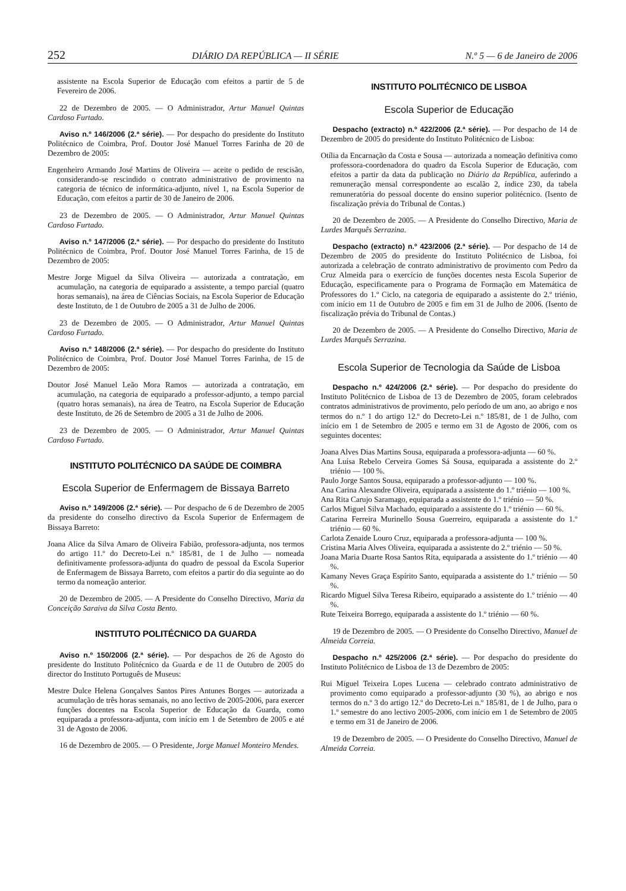252 DIÁRIO DA REPÚBLICA — II SÉRIE N.º 5 — 6 de Janeiro de 2006
assistente na Escola Superior de Educação com efeitos a partir de 5 de Fevereiro de 2006.
22 de Dezembro de 2005. — O Administrador, Artur Manuel Quintas Cardoso Furtado.
Aviso n.º 146/2006 (2.ª série). — Por despacho do presidente do Instituto Politécnico de Coimbra, Prof. Doutor José Manuel Torres Farinha de 20 de Dezembro de 2005:
Engenheiro Armando José Martins de Oliveira — aceite o pedido de rescisão, considerando-se rescindido o contrato administrativo de provimento na categoria de técnico de informática-adjunto, nível 1, na Escola Superior de Educação, com efeitos a partir de 30 de Janeiro de 2006.
23 de Dezembro de 2005. — O Administrador, Artur Manuel Quintas Cardoso Furtado.
Aviso n.º 147/2006 (2.ª série). — Por despacho do presidente do Instituto Politécnico de Coimbra, Prof. Doutor José Manuel Torres Farinha, de 15 de Dezembro de 2005:
Mestre Jorge Miguel da Silva Oliveira — autorizada a contratação, em acumulação, na categoria de equiparado a assistente, a tempo parcial (quatro horas semanais), na área de Ciências Sociais, na Escola Superior de Educação deste Instituto, de 1 de Outubro de 2005 a 31 de Julho de 2006.
23 de Dezembro de 2005. — O Administrador, Artur Manuel Quintas Cardoso Furtado.
Aviso n.º 148/2006 (2.ª série). — Por despacho do presidente do Instituto Politécnico de Coimbra, Prof. Doutor José Manuel Torres Farinha, de 15 de Dezembro de 2005:
Doutor José Manuel Leão Mora Ramos — autorizada a contratação, em acumulação, na categoria de equiparado a professor-adjunto, a tempo parcial (quatro horas semanais), na área de Teatro, na Escola Superior de Educação deste Instituto, de 26 de Setembro de 2005 a 31 de Julho de 2006.
23 de Dezembro de 2005. — O Administrador, Artur Manuel Quintas Cardoso Furtado.
INSTITUTO POLITÉCNICO DA SAÚDE DE COIMBRA
Escola Superior de Enfermagem de Bissaya Barreto
Aviso n.º 149/2006 (2.ª série). — Por despacho de 6 de Dezembro de 2005 da presidente do conselho directivo da Escola Superior de Enfermagem de Bissaya Barreto:
Joana Alice da Silva Amaro de Oliveira Fabião, professora-adjunta, nos termos do artigo 11.º do Decreto-Lei n.º 185/81, de 1 de Julho — nomeada definitivamente professora-adjunta do quadro de pessoal da Escola Superior de Enfermagem de Bissaya Barreto, com efeitos a partir do dia seguinte ao do termo da nomeação anterior.
20 de Dezembro de 2005. — A Presidente do Conselho Directivo, Maria da Conceição Saraiva da Silva Costa Bento.
INSTITUTO POLITÉCNICO DA GUARDA
Aviso n.º 150/2006 (2.ª série). — Por despachos de 26 de Agosto do presidente do Instituto Politécnico da Guarda e de 11 de Outubro de 2005 do director do Instituto Português de Museus:
Mestre Dulce Helena Gonçalves Santos Pires Antunes Borges — autorizada a acumulação de três horas semanais, no ano lectivo de 2005-2006, para exercer funções docentes na Escola Superior de Educação da Guarda, como equiparada a professora-adjunta, com início em 1 de Setembro de 2005 e até 31 de Agosto de 2006.
16 de Dezembro de 2005. — O Presidente, Jorge Manuel Monteiro Mendes.
INSTITUTO POLITÉCNICO DE LISBOA
Escola Superior de Educação
Despacho (extracto) n.º 422/2006 (2.ª série). — Por despacho de 14 de Dezembro de 2005 do presidente do Instituto Politécnico de Lisboa:
Otília da Encarnação da Costa e Sousa — autorizada a nomeação definitiva como professora-coordenadora do quadro da Escola Superior de Educação, com efeitos a partir da data da publicação no Diário da República, auferindo a remuneração mensal correspondente ao escalão 2, índice 230, da tabela remuneratória do pessoal docente do ensino superior politécnico. (Isento de fiscalização prévia do Tribunal de Contas.)
20 de Dezembro de 2005. — A Presidente do Conselho Directivo, Maria de Lurdes Marquês Serrazina.
Despacho (extracto) n.º 423/2006 (2.ª série). — Por despacho de 14 de Dezembro de 2005 do presidente do Instituto Politécnico de Lisboa, foi autorizada a celebração de contrato administrativo de provimento com Pedro da Cruz Almeida para o exercício de funções docentes nesta Escola Superior de Educação, especificamente para o Programa de Formação em Matemática de Professores do 1.º Ciclo, na categoria de equiparado a assistente do 2.º triénio, com início em 11 de Outubro de 2005 e fim em 31 de Julho de 2006. (Isento de fiscalização prévia do Tribunal de Contas.)
20 de Dezembro de 2005. — A Presidente do Conselho Directivo, Maria de Lurdes Marquês Serrazina.
Escola Superior de Tecnologia da Saúde de Lisboa
Despacho n.º 424/2006 (2.ª série). — Por despacho do presidente do Instituto Politécnico de Lisboa de 13 de Dezembro de 2005, foram celebrados contratos administrativos de provimento, pelo período de um ano, ao abrigo e nos termos do n.º 1 do artigo 12.º do Decreto-Lei n.º 185/81, de 1 de Julho, com início em 1 de Setembro de 2005 e termo em 31 de Agosto de 2006, com os seguintes docentes:
Joana Alves Dias Martins Sousa, equiparada a professora-adjunta — 60 %.
Ana Luísa Rebelo Cerveira Gomes Sá Sousa, equiparada a assistente do 2.º triénio — 100 %.
Paulo Jorge Santos Sousa, equiparado a professor-adjunto — 100 %.
Ana Carina Alexandre Oliveira, equiparada a assistente do 1.º triénio — 100 %.
Ana Rita Carujo Saramago, equiparada a assistente do 1.º triénio — 50 %.
Carlos Miguel Silva Machado, equiparado a assistente do 1.º triénio — 60 %.
Catarina Ferreira Murinello Sousa Guerreiro, equiparada a assistente do 1.º triénio — 60 %.
Carlota Zenaide Louro Cruz, equiparada a professora-adjunta — 100 %.
Cristina Maria Alves Oliveira, equiparada a assistente do 2.º triénio — 50 %.
Joana Maria Duarte Rosa Santos Rita, equiparada a assistente do 1.º triénio — 40 %.
Kamany Neves Graça Espírito Santo, equiparada a assistente do 1.º triénio — 50 %.
Ricardo Miguel Silva Teresa Ribeiro, equiparado a assistente do 1.º triénio — 40 %.
Rute Teixeira Borrego, equiparada a assistente do 1.º triénio — 60 %.
19 de Dezembro de 2005. — O Presidente do Conselho Directivo, Manuel de Almeida Correia.
Despacho n.º 425/2006 (2.ª série). — Por despacho do presidente do Instituto Politécnico de Lisboa de 13 de Dezembro de 2005:
Rui Miguel Teixeira Lopes Lucena — celebrado contrato administrativo de provimento como equiparado a professor-adjunto (30 %), ao abrigo e nos termos do n.º 3 do artigo 12.º do Decreto-Lei n.º 185/81, de 1 de Julho, para o 1.º semestre do ano lectivo 2005-2006, com início em 1 de Setembro de 2005 e termo em 31 de Janeiro de 2006.
19 de Dezembro de 2005. — O Presidente do Conselho Directivo, Manuel de Almeida Correia.